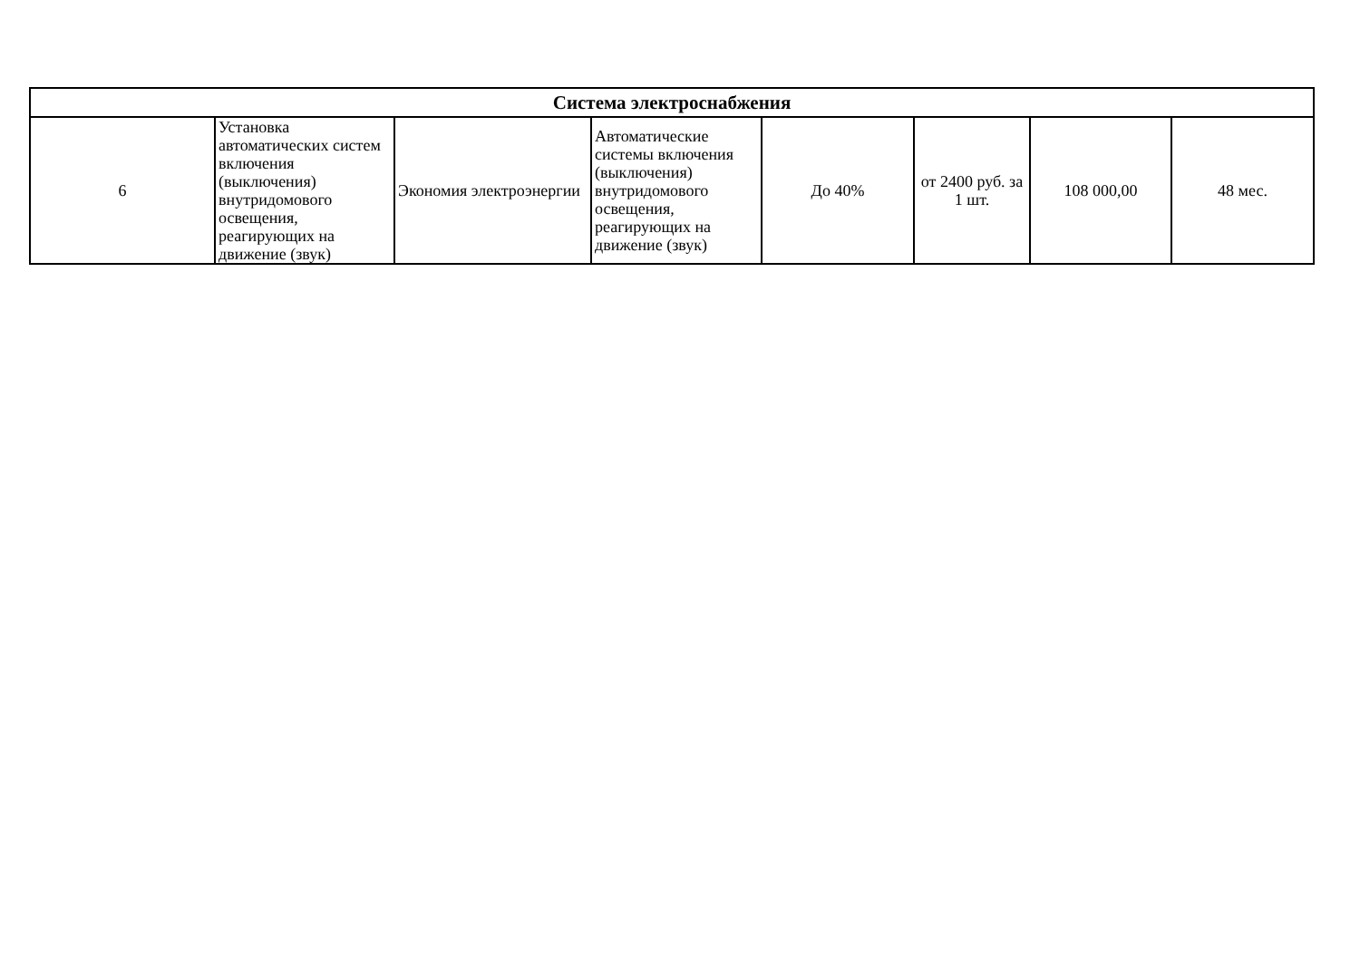| Система электроснабжения | | | | | | | |
| --- | --- | --- | --- | --- | --- | --- | --- |
| 6 | Установка автоматических систем включения (выключения) внутридомового освещения, реагирующих на движение (звук) | Экономия электроэнергии | Автоматические системы включения (выключения) внутридомового освещения, реагирующих на движение (звук) | До 40% | от 2400 руб. за 1 шт. | 108 000,00 | 48 мес. |